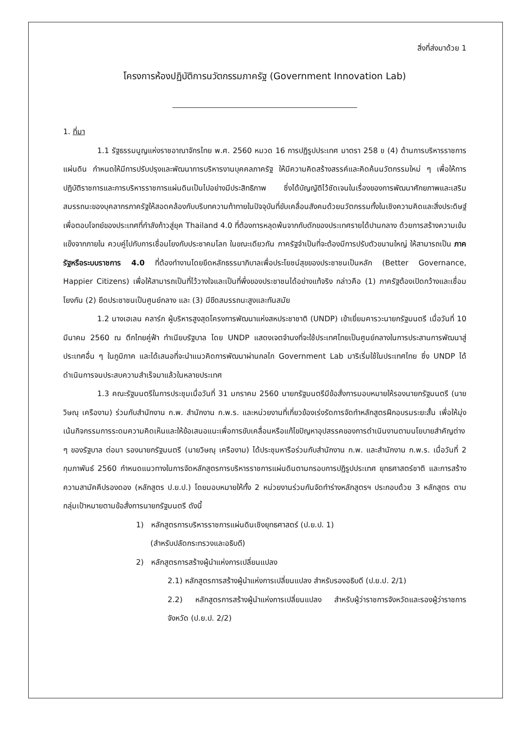สิ่งที่ส่งมาด้วย 1
โครงการห้องปฏิบัติการนวัตกรรมภาครัฐ (Government Innovation Lab)
1. ที่มา
1.1 รัฐธรรมนูญแห่งราชอาณาจักรไทย พ.ศ. 2560 หมวด 16 การปฏิรูปประเทศ มาตรา 258 ข (4) ด้านการบริหารราชการแผ่นดิน กำหนดให้มีการปรับปรุงและพัฒนาการบริหารงานบุคคลภาครัฐ ให้มีความคิดสร้างสรรค์และคิดค้นนวัตกรรมใหม่ ๆ เพื่อให้การปฏิบัติราชการและการบริหารราชการแผ่นดินเป็นไปอย่างมีประสิทธิภาพ ซึ่งได้บัญญัติไว้ชัดเจนในเรื่องของการพัฒนาศักยภาพและเสริมสมรรถนะของบุคลากรภาครัฐให้สอดคล้องกับบริบทความท้าทายในปัจจุบันที่ขับเคลื่อนสังคมด้วยนวัตกรรมทั้งในเชิงความคิดและสิ่งประดิษฐ์ เพื่อตอบโจทย์ของประเทศที่กำลังก้าวสู่ยุค Thailand 4.0 ที่ต้องการหลุดพ้นจากกับดักของประเทศรายได้ปานกลาง ด้วยการสร้างความเข้มแข็งจากภายใน ควบคู่ไปกับการเชื่อมโยงกับประชาคมโลก ในขณะเดียวกัน ภาครัฐจำเป็นที่จะต้องมีการปรับตัวขนานใหญ่ ให้สามารถเป็น ภาครัฐหรือระบบราชการ 4.0 ที่ต้องทำงานโดยยึดหลักธรรมาภิบาลเพื่อประโยชน์สุขของประชาชนเป็นหลัก (Better Governance, Happier Citizens) เพื่อให้สามารถเป็นที่ไว้วางใจและเป็นที่พึ่งของประชาชนได้อย่างแท้จริง กล่าวคือ (1) ภาครัฐต้องเปิดกว้างและเชื่อมโยงกัน (2) ยึดประชาชนเป็นศูนย์กลาง และ (3) มีขีดสมรรถนะสูงและทันสมัย
1.2 นางเฮเลน คลาร์ก ผู้บริหารสูงสุดโครงการพัฒนาแห่งสหประชาชาติ (UNDP) เข้าเยี่ยมคารวะนายกรัฐมนตรี เมื่อวันที่ 10 มีนาคม 2560 ณ ตึกไทยคู่ฟ้า ทำเนียบรัฐบาล โดย UNDP แสดงเจตจำนงที่จะใช้ประเทศไทยเป็นศูนย์กลางในการประสานการพัฒนาสู่ประเทศอื่น ๆ ในภูมิภาค และได้เสนอที่จะนำแนวคิดการพัฒนาผ่านกลไก Government Lab มาริเริ่มใช้ในประเทศไทย ซึ่ง UNDP ได้ดำเนินการจนประสบความสำเร็จมาแล้วในหลายประเทศ
1.3 คณะรัฐมนตรีในการประชุมเมื่อวันที่ 31 มกราคม 2560 นายกรัฐมนตรีมีข้อสั่งการมอบหมายให้รองนายกรัฐมนตรี (นายวิษณุ เครืองาม) ร่วมกับสำนักงาน ก.พ. สำนักงาน ก.พ.ร. และหน่วยงานที่เกี่ยวข้องเร่งรัดการจัดทำหลักสูตรฝึกอบรมระยะสั้น เพื่อให้มุ่งเน้นกิจกรรมการระดมความคิดเห็นและให้ข้อเสนอแนะเพื่อการขับเคลื่อนหรือแก้ไขปัญหาอุปสรรคของการดำเนินงานตามนโยบายสำคัญต่าง ๆ ของรัฐบาล ต่อมา รองนายกรัฐมนตรี (นายวิษณุ เครืองาม) ได้ประชุมหารือร่วมกับสำนักงาน ก.พ. และสำนักงาน ก.พ.ร. เมื่อวันที่ 2 กุมภาพันธ์ 2560 กำหนดแนวทางในการจัดหลักสูตรการบริหารราชการแผ่นดินตามกรอบการปฏิรูปประเทศ ยุทธศาสตร์ชาติ และการสร้างความสามัคคีปรองดอง (หลักสูตร ป.ย.ป.) โดยมอบหมายให้ทั้ง 2 หน่วยงานร่วมกันจัดทำร่างหลักสูตรฯ ประกอบด้วย 3 หลักสูตร ตามกลุ่มเป้าหมายตามข้อสั่งการนายกรัฐมนตรี ดังนี้
1) หลักสูตรการบริหารราชการแผ่นดินเชิงยุทธศาสตร์ (ป.ย.ป. 1)
(สำหรับปลัดกระทรวงและอธิบดี)
2) หลักสูตรการสร้างผู้นำแห่งการเปลี่ยนแปลง
2.1) หลักสูตรการสร้างผู้นำแห่งการเปลี่ยนแปลง สำหรับรองอธิบดี (ป.ย.ป. 2/1)
2.2) หลักสูตรการสร้างผู้นำแห่งการเปลี่ยนแปลง สำหรับผู้ว่าราชการจังหวัดและรองผู้ว่าราชการจังหวัด (ป.ย.ป. 2/2)